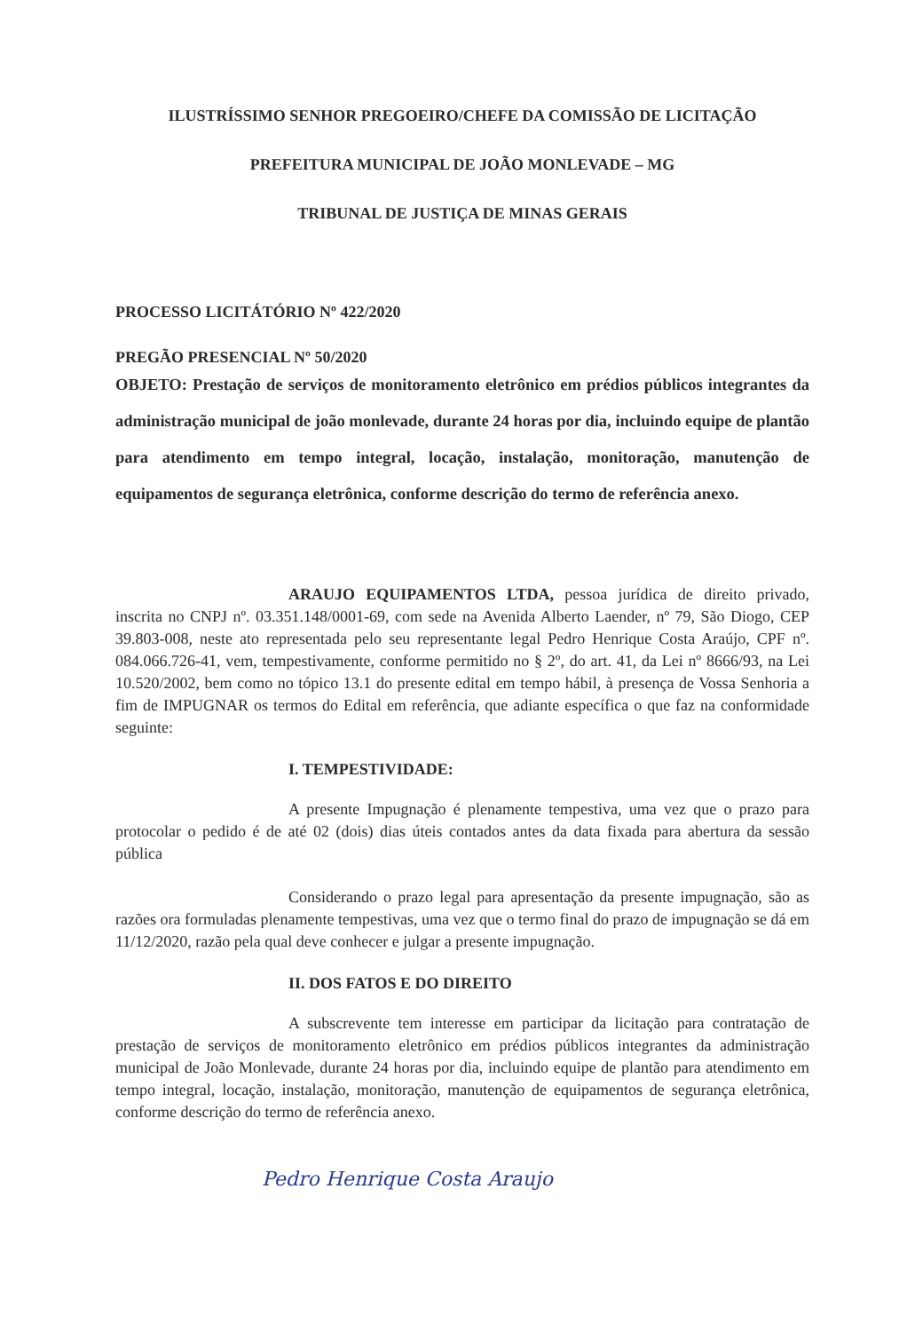ILUSTRÍSSIMO SENHOR PREGOEIRO/CHEFE DA COMISSÃO DE LICITAÇÃO
PREFEITURA MUNICIPAL DE JOÃO MONLEVADE – MG
TRIBUNAL DE JUSTIÇA DE MINAS GERAIS
PROCESSO LICITÁTÓRIO Nº 422/2020
PREGÃO PRESENCIAL Nº 50/2020
OBJETO: Prestação de serviços de monitoramento eletrônico em prédios públicos integrantes da administração municipal de joão monlevade, durante 24 horas por dia, incluindo equipe de plantão para atendimento em tempo integral, locação, instalação, monitoração, manutenção de equipamentos de segurança eletrônica, conforme descrição do termo de referência anexo.
ARAUJO EQUIPAMENTOS LTDA, pessoa jurídica de direito privado, inscrita no CNPJ nº. 03.351.148/0001-69, com sede na Avenida Alberto Laender, nº 79, São Diogo, CEP 39.803-008, neste ato representada pelo seu representante legal Pedro Henrique Costa Araújo, CPF nº. 084.066.726-41, vem, tempestivamente, conforme permitido no § 2º, do art. 41, da Lei nº 8666/93, na Lei 10.520/2002, bem como no tópico 13.1 do presente edital em tempo hábil, à presença de Vossa Senhoria a fim de IMPUGNAR os termos do Edital em referência, que adiante específica o que faz na conformidade seguinte:
I. TEMPESTIVIDADE:
A presente Impugnação é plenamente tempestiva, uma vez que o prazo para protocolar o pedido é de até 02 (dois) dias úteis contados antes da data fixada para abertura da sessão pública
Considerando o prazo legal para apresentação da presente impugnação, são as razões ora formuladas plenamente tempestivas, uma vez que o termo final do prazo de impugnação se dá em 11/12/2020, razão pela qual deve conhecer e julgar a presente impugnação.
II. DOS FATOS E DO DIREITO
A subscrevente tem interesse em participar da licitação para contratação de prestação de serviços de monitoramento eletrônico em prédios públicos integrantes da administração municipal de João Monlevade, durante 24 horas por dia, incluindo equipe de plantão para atendimento em tempo integral, locação, instalação, monitoração, manutenção de equipamentos de segurança eletrônica, conforme descrição do termo de referência anexo.
Pedro Henrique Costa Araujo